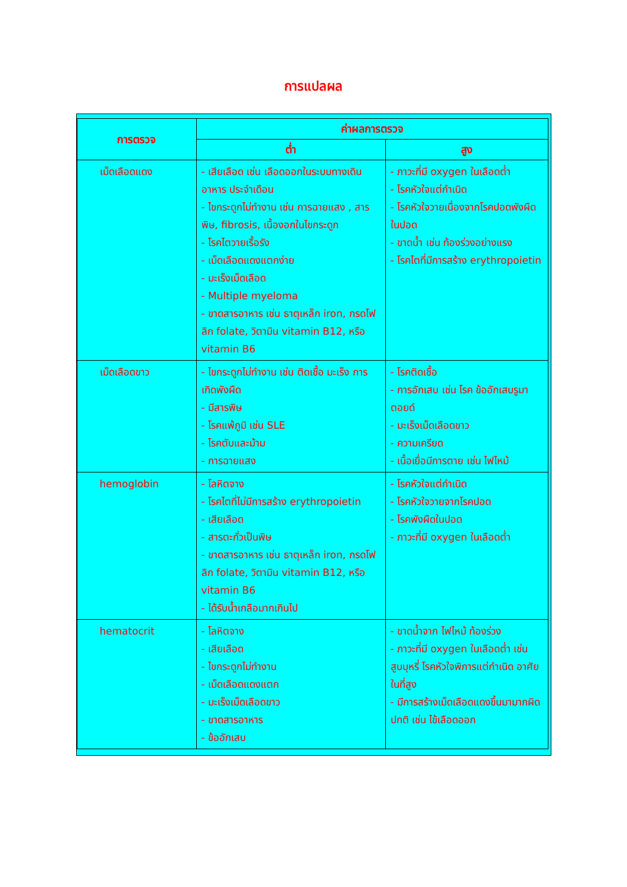การแปลผล
| การตรวจ | ค่าผลการตรวจ | |
| --- | --- | --- |
| | ต่ำ | สูง |
| เม็ดเลือดแดง | - เสียเลือด เช่น เลือดออกในระบบทางเดินอาหาร ประจำเดือน - ไขกระดูกไม่ทำงาน เช่น การฉายแสง , สารพิษ, fibrosis, เนื้องอกในไขกระดูก - โรคไตวายเรื้อรัง - เม็ดเลือดแดงแตกง่าย - มะเร็งเม็ดเลือด - Multiple myeloma - ขาดสารอาหาร เช่น ธาตุเหล็ก iron, กรดโฟลิก folate, วิตามิน vitamin B12, หรือ vitamin B6 | - ภาวะที่มี oxygen ในเลือดต่ำ - โรคหัวใจแต่กำเนิด - โรคหัวใจวายเนื่องจากโรคปอดพังผืดในปอด - ขาดน้ำ เช่น ท้องร่วงอย่างแรง - โรคไตที่มีการสร้าง erythropoietin |
| เม็ดเลือดขาว | - ไขกระดูกไม่ทำงาน เช่น ติดเชื้อ มะเร็ง การเกิดพังผืด - มีสารพิษ - โรคแพ้ภูมิ เช่น SLE - โรคตับและม้าม - การฉายแสง | - โรคติดเชื้อ - การอักเสบ เช่น โรค ข้ออักเสบรูมาตอยด์ - มะเร็งเม็ดเลือดขาว - ความเครียด - เนื้อเยื่อมีการตาย เช่น ไฟไหม้ |
| hemoglobin | - โลหิตจาง - โรคไตที่ไม่มีการสร้าง erythropoietin - เสียเลือด - สารตะกั่วเป็นพิษ - ขาดสารอาหาร เช่น ธาตุเหล็ก iron, กรดโฟลิก folate, วิตามิน vitamin B12, หรือ vitamin B6 - ได้รับน้ำเกลือมากเกินไป | - โรคหัวใจแต่กำเนิด - โรคหัวใจวายจากโรคปอด - โรคพังผืดในปอด - ภาวะที่มี oxygen ในเลือดต่ำ |
| hematocrit | - โลหิตจาง - เสียเลือด - ไขกระดูกไม่ทำงาน - เม็ดเลือดแดงแตก - มะเร็งเม็ดเลือดขาว - ขาดสารอาหาร - ข้ออักเสบ | - ขาดน้ำจาก ไฟไหม้ ท้องร่วง - ภาวะที่มี oxygen ในเลือดต่ำ เช่น สูบบุหรี่ โรคหัวใจพิการแต่กำเนิด อาศัยในที่สูง - มีการสร้างเม็ดเลือดแดงขึ้นมามากผิดปกติ เช่น ไข้เลือดออก |